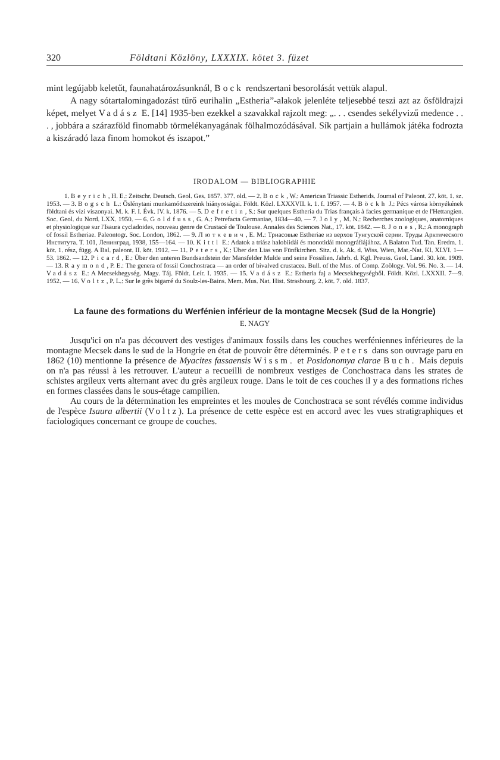320 Földtani Közlöny, LXXXIX. kötet 3. füzet
mint legújabb keletűt, faunahatározásunknál, Bock rendszertani besorolását vettük alapul.
A nagy sótartalomingadozást tűrő eurihalin „Estheria”-alakok jelenléte teljesebbé teszi azt az ősföldrajzi képet, melyet Vadász E. [14] 1935-ben ezekkel a szavakkal rajzolt meg: „. . . csendes sekélyvizű medence . . . , jobbára a szárazföld finomabb törmelékanyagának fölhalmozódásával. Sík partjain a hullámok játéka fodrozta a kiszáradó laza finom homokot és iszapot.”
IRODALOM — BIBLIOGRAPHIE
1. Beyrich, H. E.: Zeitschr. Deutsch. Geol. Ges. 1857. 377. old. — 2. Bock, W.: American Triassic Estherids. Journal of Paleont. 27. köt. 1. sz. 1953. — 3. Bogsch L.: Őslénytani munkamódszereink hiányosságai. Földt. Közl. LXXXVII. k. 1. f. 1957. — 4. Böckh J.: Pécs városa környékének földtani és vízi viszonyai. M. k. F. I. Évk. IV. k. 1876. — 5. Defretin, S.: Sur quelques Estheria du Trias français à facies germanique et de l'Hettangien. Soc. Geol. du Nord. LXX. 1950. — 6. Goldfuss, G. A.: Petrefacta Germaniae, 1834—40. — 7. Joly, M. N.: Recherches zoologiques, anatomiques et physiologique sur l'Isaura cycladoides, nouveau genre de Crustacé de Toulouse. Annales des Sciences Nat., 17. köt. 1842. — 8. Jones, R.: A monograph of fossil Estheriae. Paleontogr. Soc. London, 1862. — 9. Лютκевич, E. M.: Триасовые Estheriae из верхов Тунгуской серии. Труды Арктического Института. Т. 101, Ленинград, 1938, 155—164. — 10. Kittl E.: Adatok a triász halobiidái és monotidái monográfiájához. A Balaton Tud. Tan. Eredm. 1. köt. 1. rész, függ. A Bal. paleont. II. köt. 1912. — 11. Peters, K.: Über den Lias von Fünfkirchen. Sitz. d. k. Ak. d. Wiss. Wien, Mat.-Nat. Kl. XLVI. 1—53. 1862. — 12. Picard, E.: Über den unteren Bundsandstein der Mansfelder Mulde und seine Fossilien. Jahrb. d. Kgl. Preuss. Geol. Land. 30. köt. 1909. — 13. Raymond, P. E.: The genera of fossil Conchostraca — an order of bivalved crustacea. Bull. of the Mus. of Comp. Zoölogy. Vol. 96. No. 3. — 14. Vadász E.: A Mecsekhegység. Magy. Táj. Földt. Leír. I. 1935. — 15. Vadász E.: Estheria faj a Mecsekhegységből. Földt. Közl. LXXXII. 7—9. 1952. — 16. Voltz, P. L.: Sur le grès bigarré du Soulz-les-Bains. Mem. Mus. Nat. Hist. Strasbourg. 2. köt. 7. old. 1837.
La faune des formations du Werfénien inférieur de la montagne Mecsek (Sud de la Hongrie)
E. NAGY
Jusqu'ici on n'a pas découvert des vestiges d'animaux fossils dans les couches werféniennes inférieures de la montagne Mecsek dans le sud de la Hongrie en état de pouvoir être déterminés. Peters dans son ouvrage paru en 1862 (10) mentionne la présence de Myacites fassaensis Wissm. et Posidonomya clarae Buch. Mais depuis on n'a pas réussi à les retrouver. L'auteur a recueilli de nombreux vestiges de Conchostraca dans les strates de schistes argileux verts alternant avec du grès argileux rouge. Dans le toit de ces couches il y a des formations riches en formes classées dans le sous-étage campilien.
Au cours de la détermination les empreintes et les moules de Conchostraca se sont révélés comme individus de l'espèce Isaura albertii (Voltz). La présence de cette espèce est en accord avec les vues stratigraphiques et faciologiques concernant ce groupe de couches.